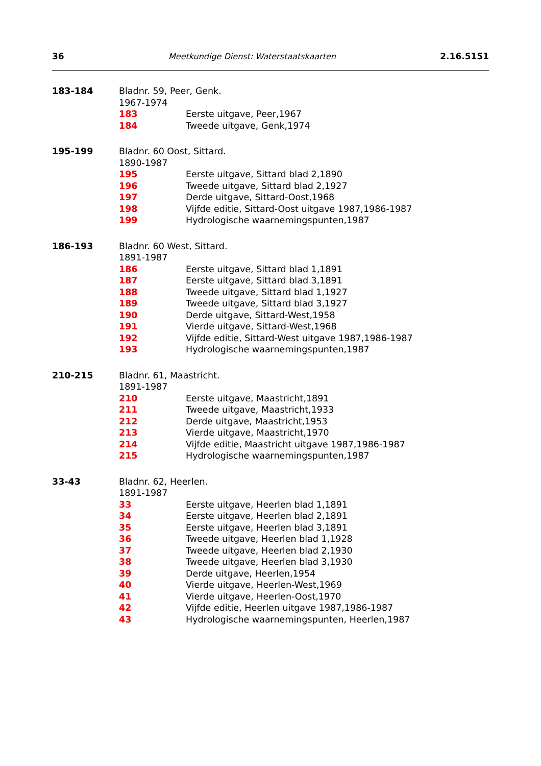36 Meetkundige Dienst: Waterstaatskaarten 2.16.5151
183-184 Bladnr. 59, Peer, Genk.
1967-1974
183 Eerste uitgave, Peer,1967
184 Tweede uitgave, Genk,1974
195-199 Bladnr. 60 Oost, Sittard.
1890-1987
195 Eerste uitgave, Sittard blad 2,1890
196 Tweede uitgave, Sittard blad 2,1927
197 Derde uitgave, Sittard-Oost,1968
198 Vijfde editie, Sittard-Oost uitgave 1987,1986-1987
199 Hydrologische waarnemingspunten,1987
186-193 Bladnr. 60 West, Sittard.
1891-1987
186 Eerste uitgave, Sittard blad 1,1891
187 Eerste uitgave, Sittard blad 3,1891
188 Tweede uitgave, Sittard blad 1,1927
189 Tweede uitgave, Sittard blad 3,1927
190 Derde uitgave, Sittard-West,1958
191 Vierde uitgave, Sittard-West,1968
192 Vijfde editie, Sittard-West uitgave 1987,1986-1987
193 Hydrologische waarnemingspunten,1987
210-215 Bladnr. 61, Maastricht.
1891-1987
210 Eerste uitgave, Maastricht,1891
211 Tweede uitgave, Maastricht,1933
212 Derde uitgave, Maastricht,1953
213 Vierde uitgave, Maastricht,1970
214 Vijfde editie, Maastricht uitgave 1987,1986-1987
215 Hydrologische waarnemingspunten,1987
33-43 Bladnr. 62, Heerlen.
1891-1987
33 Eerste uitgave, Heerlen blad 1,1891
34 Eerste uitgave, Heerlen blad 2,1891
35 Eerste uitgave, Heerlen blad 3,1891
36 Tweede uitgave, Heerlen blad 1,1928
37 Tweede uitgave, Heerlen blad 2,1930
38 Tweede uitgave, Heerlen blad 3,1930
39 Derde uitgave, Heerlen,1954
40 Vierde uitgave, Heerlen-West,1969
41 Vierde uitgave, Heerlen-Oost,1970
42 Vijfde editie, Heerlen uitgave 1987,1986-1987
43 Hydrologische waarnemingspunten, Heerlen,1987